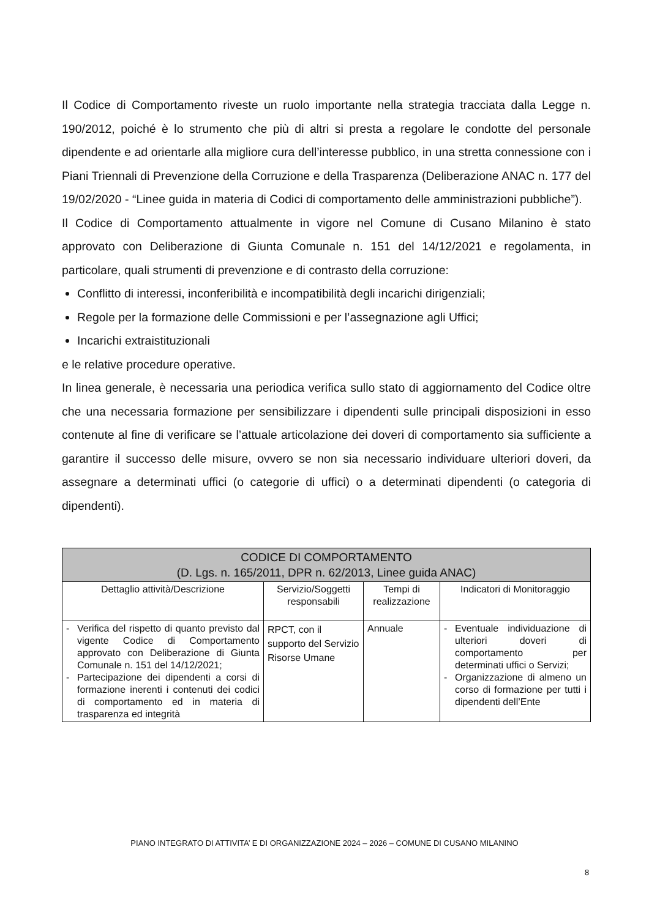Il Codice di Comportamento riveste un ruolo importante nella strategia tracciata dalla Legge n. 190/2012, poiché è lo strumento che più di altri si presta a regolare le condotte del personale dipendente e ad orientarle alla migliore cura dell’interesse pubblico, in una stretta connessione con i Piani Triennali di Prevenzione della Corruzione e della Trasparenza (Deliberazione ANAC n. 177 del 19/02/2020 - “Linee guida in materia di Codici di comportamento delle amministrazioni pubbliche”).
Il Codice di Comportamento attualmente in vigore nel Comune di Cusano Milanino è stato approvato con Deliberazione di Giunta Comunale n. 151 del 14/12/2021 e regolamenta, in particolare, quali strumenti di prevenzione e di contrasto della corruzione:
Conflitto di interessi, inconferibilità e incompatibilità degli incarichi dirigenziali;
Regole per la formazione delle Commissioni e per l’assegnazione agli Uffici;
Incarichi extraistituzionali
e le relative procedure operative.
In linea generale, è necessaria una periodica verifica sullo stato di aggiornamento del Codice oltre che una necessaria formazione per sensibilizzare i dipendenti sulle principali disposizioni in esso contenute al fine di verificare se l’attuale articolazione dei doveri di comportamento sia sufficiente a garantire il successo delle misure, ovvero se non sia necessario individuare ulteriori doveri, da assegnare a determinati uffici (o categorie di uffici) o a determinati dipendenti (o categoria di dipendenti).
| CODICE DI COMPORTAMENTO (D. Lgs. n. 165/2011, DPR n. 62/2013, Linee guida ANAC) | | | |
| --- | --- | --- | --- |
| Dettaglio attività/Descrizione | Servizio/Soggetti responsabili | Tempi di realizzazione | Indicatori di Monitoraggio |
| - Verifica del rispetto di quanto previsto dal vigente Codice di Comportamento approvato con Deliberazione di Giunta Comunale n. 151 del 14/12/2021; - Partecipazione dei dipendenti a corsi di formazione inerenti i contenuti dei codici di comportamento ed in materia di trasparenza ed integrità | RPCT, con il supporto del Servizio Risorse Umane | Annuale | - Eventuale individuazione di ulteriori doveri di comportamento per determinati uffici o Servizi; - Organizzazione di almeno un corso di formazione per tutti i dipendenti dell’Ente |
PIANO INTEGRATO DI ATTIVITA’ E DI ORGANIZZAZIONE 2024 – 2026 – COMUNE DI CUSANO MILANINO
8